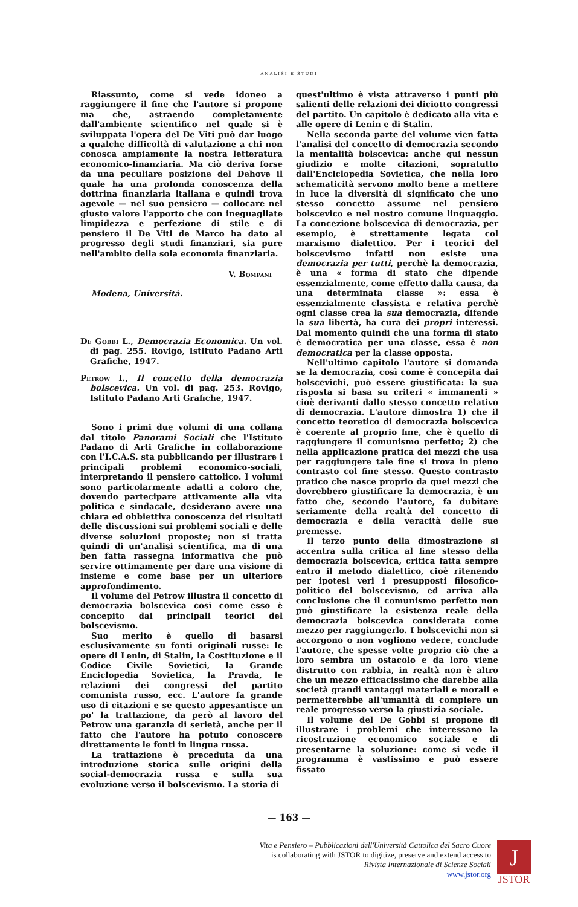ANALISI E STUDI
Riassunto, come si vede idoneo a raggiungere il fine che l'autore si propone ma che, astraendo completamente dall'ambiente scientifico nel quale si è sviluppata l'opera del De Viti può dar luogo a qualche difficoltà di valutazione a chi non conosca ampiamente la nostra letteratura economico-finanziaria. Ma ciò deriva forse da una peculiare posizione del Dehove il quale ha una profonda conoscenza della dottrina finanziaria italiana e quindi trova agevole — nel suo pensiero — collocare nel giusto valore l'apporto che con ineguagliate limpidezza e perfezione di stile e di pensiero il De Viti de Marco ha dato al progresso degli studi finanziari, sia pure nell'ambito della sola economia finanziaria.
V. Bompani
Modena, Università.
De Gobbi L., Democrazia Economica. Un vol. di pag. 255. Rovigo, Istituto Padano Arti Grafiche, 1947.
Petrow I., Il concetto della democrazia bolscevica. Un vol. di pag. 253. Rovigo, Istituto Padano Arti Grafiche, 1947.
Sono i primi due volumi di una collana dal titolo Panorami Sociali che l'Istituto Padano di Arti Grafiche in collaborazione con l'I.C.A.S. sta pubblicando per illustrare i principali problemi economico-sociali, interpretando il pensiero cattolico. I volumi sono particolarmente adatti a coloro che, dovendo partecipare attivamente alla vita politica e sindacale, desiderano avere una chiara ed obbiettiva conoscenza dei risultati delle discussioni sui problemi sociali e delle diverse soluzioni proposte; non si tratta quindi di un'analisi scientifica, ma di una ben fatta rassegna informativa che può servire ottimamente per dare una visione di insieme e come base per un ulteriore approfondimento.
Il volume del Petrow illustra il concetto di democrazia bolscevica così come esso è concepito dai principali teorici del bolscevismo.
Suo merito è quello di basarsi esclusivamente su fonti originali russe: le opere di Lenin, di Stalin, la Costituzione e il Codice Civile Sovietici, la Grande Enciclopedia Sovietica, la Pravda, le relazioni dei congressi del partito comunista russo, ecc. L'autore fa grande uso di citazioni e se questo appesantisce un po' la trattazione, da però al lavoro del Petrow una garanzia di serietà, anche per il fatto che l'autore ha potuto conoscere direttamente le fonti in lingua russa.
La trattazione è preceduta da una introduzione storica sulle origini della social-democrazia russa e sulla sua evoluzione verso il bolscevismo. La storia di
quest'ultimo è vista attraverso i punti più salienti delle relazioni dei diciotto congressi del partito. Un capitolo è dedicato alla vita e alle opere di Lenin e di Stalin.
Nella seconda parte del volume vien fatta l'analisi del concetto di democrazia secondo la mentalità bolscevica: anche qui nessun giudizio e molte citazioni, sopratutto dall'Enciclopedia Sovietica, che nella loro schematicità servono molto bene a mettere in luce la diversità di significato che uno stesso concetto assume nel pensiero bolscevico e nel nostro comune linguaggio. La concezione bolscevica di democrazia, per esempio, è strettamente legata col marxismo dialettico. Per i teorici del bolscevismo infatti non esiste una democrazia per tutti, perchè la democrazia, è una « forma di stato che dipende essenzialmente, come effetto dalla causa, da una determinata classe »: essa è essenzialmente classista e relativa perchè ogni classe crea la sua democrazia, difende la sua libertà, ha cura dei propri interessi. Dal momento quindi che una forma di stato è democratica per una classe, essa è non democratica per la classe opposta.
Nell'ultimo capitolo l'autore si domanda se la democrazia, così come è concepita dai bolscevichi, può essere giustificata: la sua risposta si basa su criteri « immanenti » cioè derivanti dallo stesso concetto relativo di democrazia. L'autore dimostra 1) che il concetto teoretico di democrazia bolscevica è coerente al proprio fine, che è quello di raggiungere il comunismo perfetto; 2) che nella applicazione pratica dei mezzi che usa per raggiungere tale fine si trova in pieno contrasto col fine stesso. Questo contrasto pratico che nasce proprio da quei mezzi che dovrebbero giustificare la democrazia, è un fatto che, secondo l'autore, fa dubitare seriamente della realtà del concetto di democrazia e della veracità delle sue premesse.
Il terzo punto della dimostrazione si accentra sulla critica al fine stesso della democrazia bolscevica, critica fatta sempre entro il metodo dialettico, cioè ritenendo per ipotesi veri i presupposti filosofico-politico del bolscevismo, ed arriva alla conclusione che il comunismo perfetto non può giustificare la esistenza reale della democrazia bolscevica considerata come mezzo per raggiungerlo. I bolscevichi non si accorgono o non vogliono vedere, conclude l'autore, che spesse volte proprio ciò che a loro sembra un ostacolo e da loro viene distrutto con rabbia, in realtà non è altro che un mezzo efficacissimo che darebbe alla società grandi vantaggi materiali e morali e permetterebbe all'umanità di compiere un reale progresso verso la giustizia sociale.
Il volume del De Gobbi si propone di illustrare i problemi che interessano la ricostruzione economico sociale e di presentarne la soluzione: come si vede il programma è vastissimo e può essere fissato
— 163 —
Vita e Pensiero – Pubblicazioni dell'Università Cattolica del Sacro Cuore
is collaborating with JSTOR to digitize, preserve and extend access to
Rivista Internazionale di Scienze Sociali
www.jstor.org
J
JSTOR